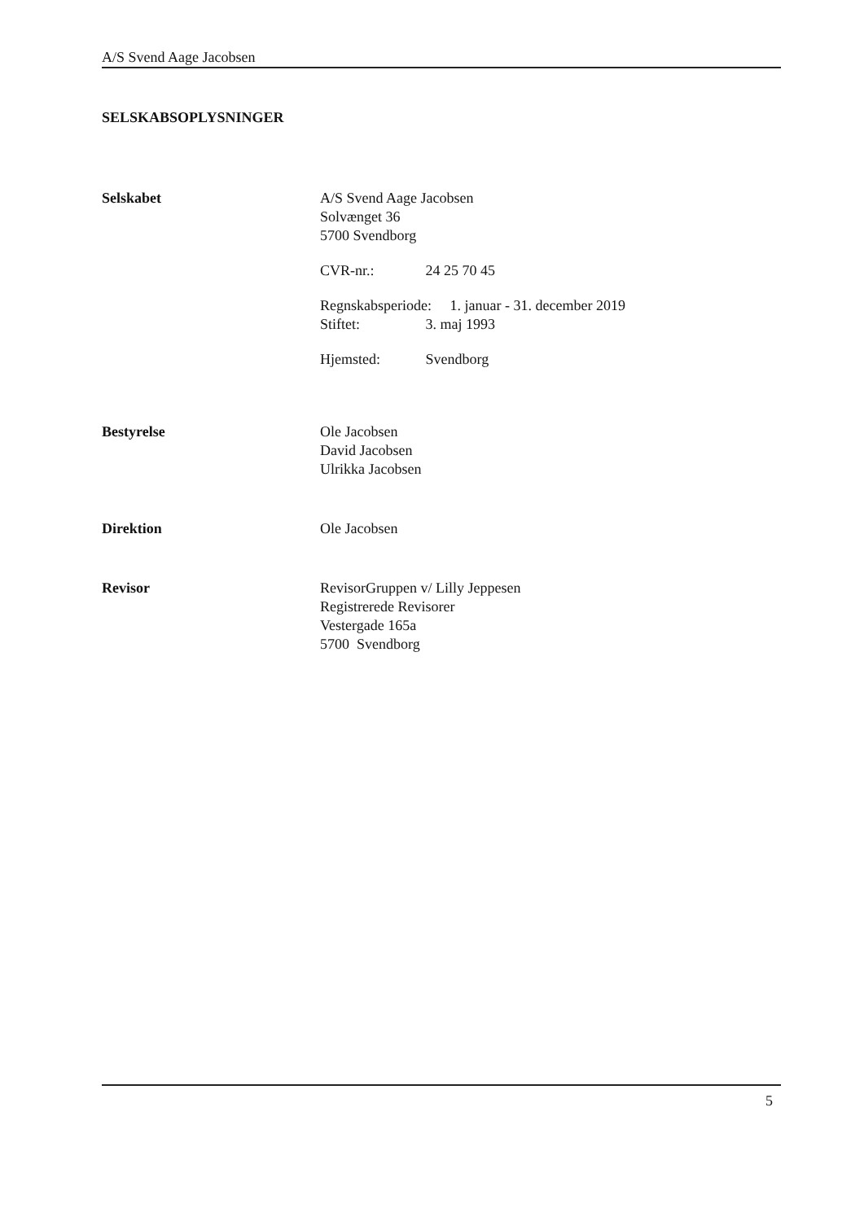A/S Svend Aage Jacobsen
SELSKABSOPLYSNINGER
Selskabet A/S Svend Aage Jacobsen
Solvænget 36
5700 Svendborg
CVR-nr.: 24 25 70 45
Regnskabsperiode: 1. januar - 31. december 2019
Stiftet: 3. maj 1993
Hjemsted: Svendborg
Bestyrelse Ole Jacobsen
David Jacobsen
Ulrikka Jacobsen
Direktion Ole Jacobsen
Revisor RevisorGruppen v/ Lilly Jeppesen
Registrerede Revisorer
Vestergade 165a
5700 Svendborg
5